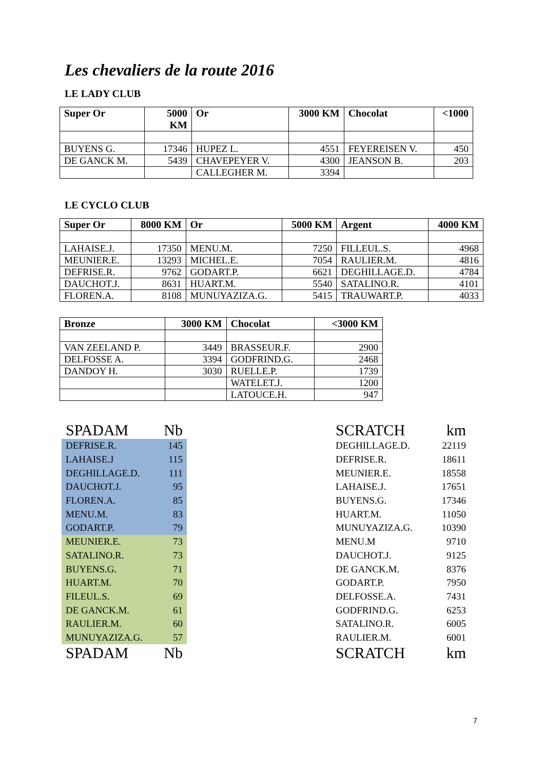Les chevaliers de la route 2016
LE LADY CLUB
| Super Or | 5000 KM | Or | 3000 KM | Chocolat | <1000 |
| --- | --- | --- | --- | --- | --- |
| BUYENS G. | 17346 | HUPEZ L. | 4551 | FEYEREISEN V. | 450 |
| DE GANCK M. | 5439 | CHAVEPEYER V. | 4300 | JEANSON B. | 203 |
| | | CALLEGHER M. | 3394 | | |
LE CYCLO CLUB
| Super Or | 8000 KM | Or | 5000 KM | Argent | 4000 KM |
| --- | --- | --- | --- | --- | --- |
| LAHAISE.J. | 17350 | MENU.M. | 7250 | FILLEUL.S. | 4968 |
| MEUNIER.E. | 13293 | MICHEL.E. | 7054 | RAULIER.M. | 4816 |
| DEFRISE.R. | 9762 | GODART.P. | 6621 | DEGHILLAGE.D. | 4784 |
| DAUCHOT.J. | 8631 | HUART.M. | 5540 | SATALINO.R. | 4101 |
| FLOREN.A. | 8108 | MUNUYAZIZA.G. | 5415 | TRAUWART.P. | 4033 |
| Bronze | 3000 KM | Chocolat | <3000 KM |
| --- | --- | --- | --- |
| VAN ZEELAND P. | 3449 | BRASSEUR.F. | 2900 |
| DELFOSSE A. | 3394 | GODFRIND.G. | 2468 |
| DANDOY H. | 3030 | RUELLE.P. | 1739 |
| | | WATELET.J. | 1200 |
| | | LATOUCE.H. | 947 |
| SPADAM | Nb |
| --- | --- |
| DEFRISE.R. | 145 |
| LAHAISE.J | 115 |
| DEGHILLAGE.D. | 111 |
| DAUCHOT.J. | 95 |
| FLOREN.A. | 85 |
| MENU.M. | 83 |
| GODART.P. | 79 |
| MEUNIER.E. | 73 |
| SATALINO.R. | 73 |
| BUYENS.G. | 71 |
| HUART.M. | 70 |
| FILEUL.S. | 69 |
| DE GANCK.M. | 61 |
| RAULIER.M. | 60 |
| MUNUYAZIZA.G. | 57 |
| SPADAM | Nb |
| SCRATCH | km |
| --- | --- |
| DEGHILLAGE.D. | 22119 |
| DEFRISE.R. | 18611 |
| MEUNIER.E. | 18558 |
| LAHAISE.J. | 17651 |
| BUYENS.G. | 17346 |
| HUART.M. | 11050 |
| MUNUYAZIZA.G. | 10390 |
| MENU.M | 9710 |
| DAUCHOT.J. | 9125 |
| DE GANCK.M. | 8376 |
| GODART.P. | 7950 |
| DELFOSSE.A. | 7431 |
| GODFRIND.G. | 6253 |
| SATALINO.R. | 6005 |
| RAULIER.M. | 6001 |
| SCRATCH | km |
7